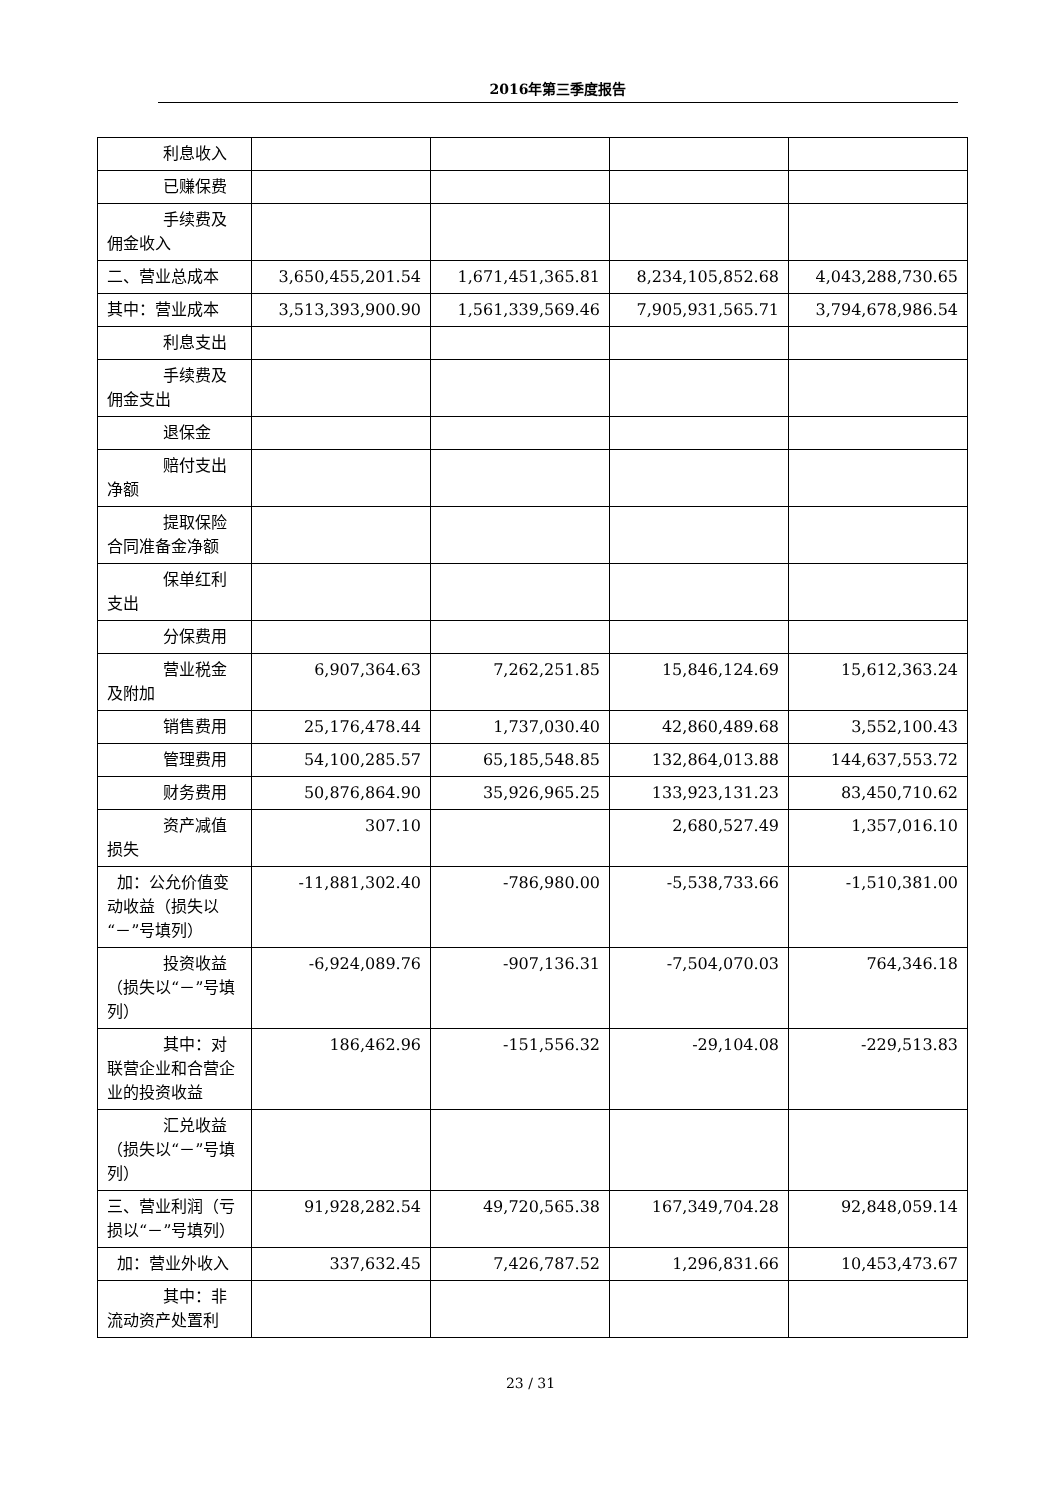2016年第三季度报告
| 利息收入 | | | | |
| 已赚保费 | | | | |
| 手续费及 佣金收入 | | | | |
| 二、营业总成本 | 3,650,455,201.54 | 1,671,451,365.81 | 8,234,105,852.68 | 4,043,288,730.65 |
| 其中：营业成本 | 3,513,393,900.90 | 1,561,339,569.46 | 7,905,931,565.71 | 3,794,678,986.54 |
| 利息支出 | | | | |
| 手续费及 佣金支出 | | | | |
| 退保金 | | | | |
| 赔付支出 净额 | | | | |
| 提取保险 合同准备金净额 | | | | |
| 保单红利 支出 | | | | |
| 分保费用 | | | | |
| 营业税金 及附加 | 6,907,364.63 | 7,262,251.85 | 15,846,124.69 | 15,612,363.24 |
| 销售费用 | 25,176,478.44 | 1,737,030.40 | 42,860,489.68 | 3,552,100.43 |
| 管理费用 | 54,100,285.57 | 65,185,548.85 | 132,864,013.88 | 144,637,553.72 |
| 财务费用 | 50,876,864.90 | 35,926,965.25 | 133,923,131.23 | 83,450,710.62 |
| 资产减值 损失 | 307.10 | | 2,680,527.49 | 1,357,016.10 |
| 加：公允价值变动收益（损失以“－”号填列） | -11,881,302.40 | -786,980.00 | -5,538,733.66 | -1,510,381.00 |
| 投资收益 （损失以“－”号填列） | -6,924,089.76 | -907,136.31 | -7,504,070.03 | 764,346.18 |
| 其中：对 联营企业和合营企业的投资收益 | 186,462.96 | -151,556.32 | -29,104.08 | -229,513.83 |
| 汇兑收益 （损失以“－”号填列） | | | | |
| 三、营业利润（亏损以“－”号填列） | 91,928,282.54 | 49,720,565.38 | 167,349,704.28 | 92,848,059.14 |
| 加：营业外收入 | 337,632.45 | 7,426,787.52 | 1,296,831.66 | 10,453,473.67 |
| 其中：非 流动资产处置利 | | | | |
23 / 31